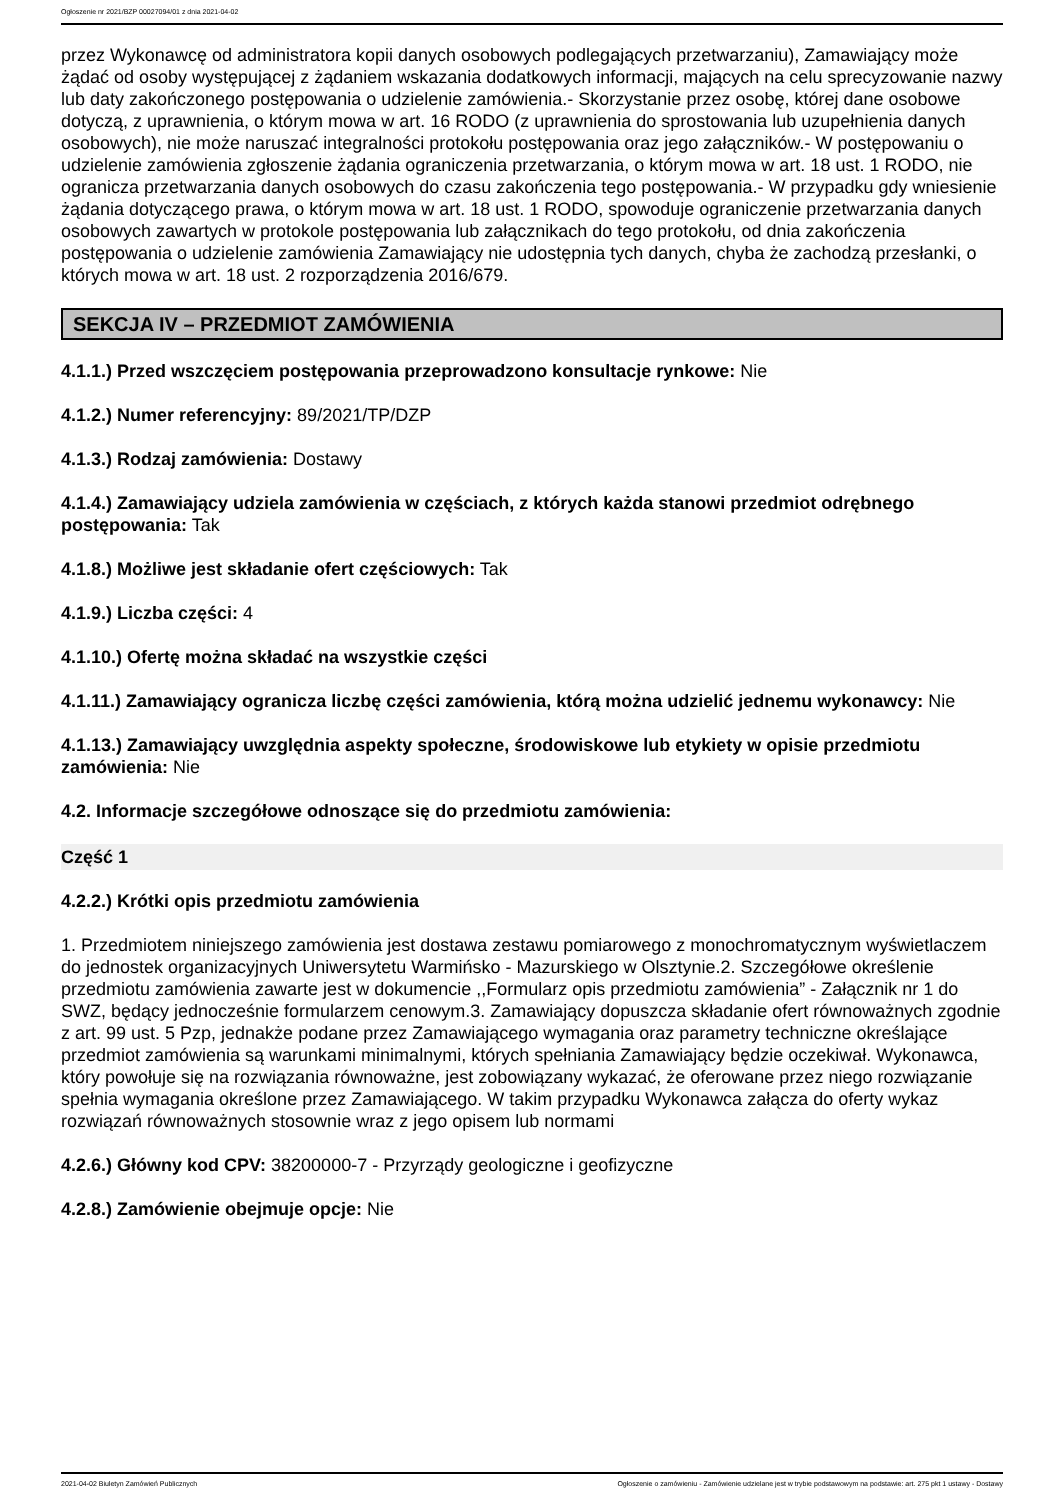Ogłoszenie nr 2021/BZP 00027094/01 z dnia 2021-04-02
przez Wykonawcę od administratora kopii danych osobowych podlegających przetwarzaniu), Zamawiający może żądać od osoby występującej z żądaniem wskazania dodatkowych informacji, mających na celu sprecyzowanie nazwy lub daty zakończonego postępowania o udzielenie zamówienia.- Skorzystanie przez osobę, której dane osobowe dotyczą, z uprawnienia, o którym mowa w art. 16 RODO (z uprawnienia do sprostowania lub uzupełnienia danych osobowych), nie może naruszać integralności protokołu postępowania oraz jego załączników.- W postępowaniu o udzielenie zamówienia zgłoszenie żądania ograniczenia przetwarzania, o którym mowa w art. 18 ust. 1 RODO, nie ogranicza przetwarzania danych osobowych do czasu zakończenia tego postępowania.- W przypadku gdy wniesienie żądania dotyczącego prawa, o którym mowa w art. 18 ust. 1 RODO, spowoduje ograniczenie przetwarzania danych osobowych zawartych w protokole postępowania lub załącznikach do tego protokołu, od dnia zakończenia postępowania o udzielenie zamówienia Zamawiający nie udostępnia tych danych, chyba że zachodzą przesłanki, o których mowa w art. 18 ust. 2 rozporządzenia 2016/679.
SEKCJA IV – PRZEDMIOT ZAMÓWIENIA
4.1.1.) Przed wszczęciem postępowania przeprowadzono konsultacje rynkowe: Nie
4.1.2.) Numer referencyjny: 89/2021/TP/DZP
4.1.3.) Rodzaj zamówienia: Dostawy
4.1.4.) Zamawiający udziela zamówienia w częściach, z których każda stanowi przedmiot odrębnego postępowania: Tak
4.1.8.) Możliwe jest składanie ofert częściowych: Tak
4.1.9.) Liczba części: 4
4.1.10.) Ofertę można składać na wszystkie części
4.1.11.) Zamawiający ogranicza liczbę części zamówienia, którą można udzielić jednemu wykonawcy: Nie
4.1.13.) Zamawiający uwzględnia aspekty społeczne, środowiskowe lub etykiety w opisie przedmiotu zamówienia: Nie
4.2. Informacje szczegółowe odnoszące się do przedmiotu zamówienia:
Część 1
4.2.2.) Krótki opis przedmiotu zamówienia
1. Przedmiotem niniejszego zamówienia jest dostawa zestawu pomiarowego z monochromatycznym wyświetlaczem do jednostek organizacyjnych Uniwersytetu Warmińsko - Mazurskiego w Olsztynie.2. Szczegółowe określenie przedmiotu zamówienia zawarte jest w dokumencie ,,Formularz opis przedmiotu zamówienia” - Załącznik nr 1 do SWZ, będący jednocześnie formularzem cenowym.3. Zamawiający dopuszcza składanie ofert równoważnych zgodnie z art. 99 ust. 5 Pzp, jednakże podane przez Zamawiającego wymagania oraz parametry techniczne określające przedmiot zamówienia są warunkami minimalnymi, których spełniania Zamawiający będzie oczekiwał. Wykonawca, który powołuje się na rozwiązania równoważne, jest zobowiązany wykazać, że oferowane przez niego rozwiązanie spełnia wymagania określone przez Zamawiającego. W takim przypadku Wykonawca załącza do oferty wykaz rozwiązań równoważnych stosownie wraz z jego opisem lub normami
4.2.6.) Główny kod CPV: 38200000-7 - Przyrządy geologiczne i geofizyczne
4.2.8.) Zamówienie obejmuje opcje: Nie
2021-04-02 Biuletyn Zamówień Publicznych Ogłoszenie o zamówieniu - Zamówienie udzielane jest w trybie podstawowym na podstawie: art. 275 pkt 1 ustawy - Dostawy